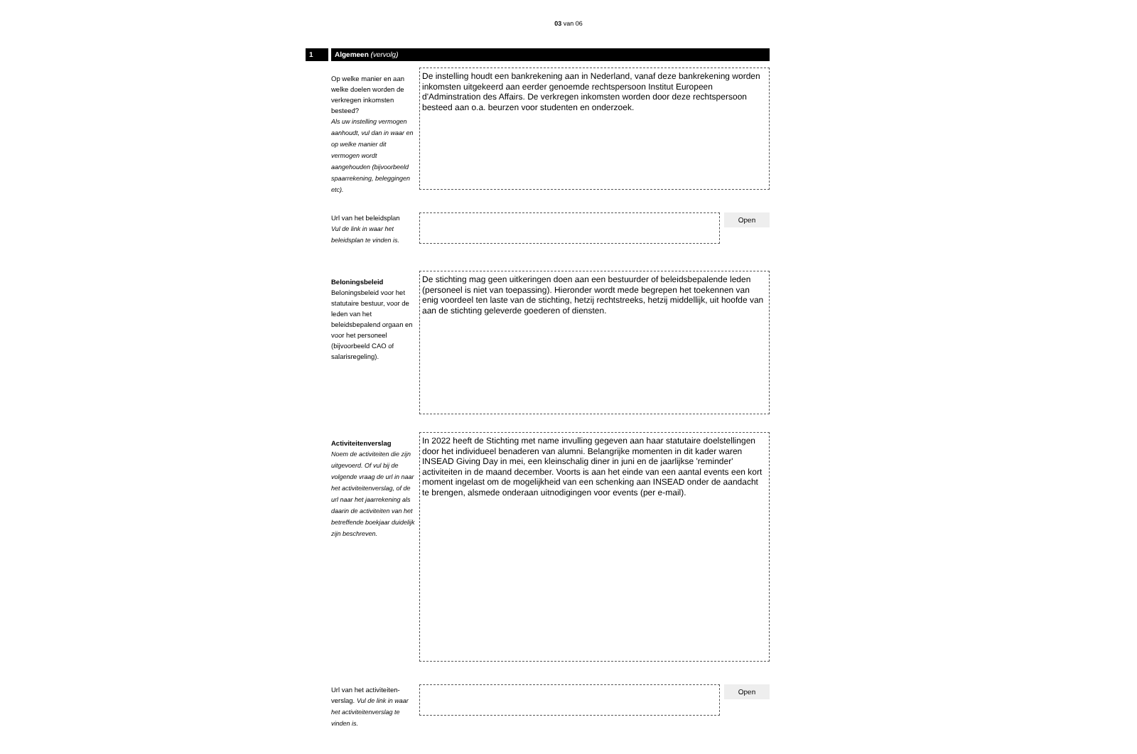03 van 06
1 Algemeen (vervolg)
Op welke manier en aan welke doelen worden de verkregen inkomsten besteed?
Als uw instelling vermogen aanhoudt, vul dan in waar en op welke manier dit vermogen wordt aangehouden (bijvoorbeeld spaarrekening, beleggingen etc).
De instelling houdt een bankrekening aan in Nederland, vanaf deze bankrekening worden inkomsten uitgekeerd aan eerder genoemde rechtspersoon Institut Europeen d'Adminstration des Affairs. De verkregen inkomsten worden door deze rechtspersoon besteed aan o.a. beurzen voor studenten en onderzoek.
Url van het beleidsplan
Vul de link in waar het beleidsplan te vinden is.
Open
Beloningsbeleid
Beloningsbeleid voor het statutaire bestuur, voor de leden van het beleidsbepalend orgaan en voor het personeel (bijvoorbeeld CAO of salarisregeling).
De stichting mag geen uitkeringen doen aan een bestuurder of beleidsbepalende leden (personeel is niet van toepassing). Hieronder wordt mede begrepen het toekennen van enig voordeel ten laste van de stichting, hetzij rechtstreeks, hetzij middellijk, uit hoofde van aan de stichting geleverde goederen of diensten.
Activiteitenverslag
Noem de activiteiten die zijn uitgevoerd. Of vul bij de volgende vraag de url in naar het activiteitenverslag, of de url naar het jaarrekening als daarin de activiteiten van het betreffende boekjaar duidelijk zijn beschreven.
In 2022 heeft de Stichting met name invulling gegeven aan haar statutaire doelstellingen door het individueel benaderen van alumni. Belangrijke momenten in dit kader waren INSEAD Giving Day in mei, een kleinschalig diner in juni en de jaarlijkse 'reminder' activiteiten in de maand december. Voorts is aan het einde van een aantal events een kort moment ingelast om de mogelijkheid van een schenking aan INSEAD onder de aandacht te brengen, alsmede onderaan uitnodigingen voor events (per e-mail).
Url van het activiteiten-verslag. Vul de link in waar het activiteitenverslag te vinden is.
Open